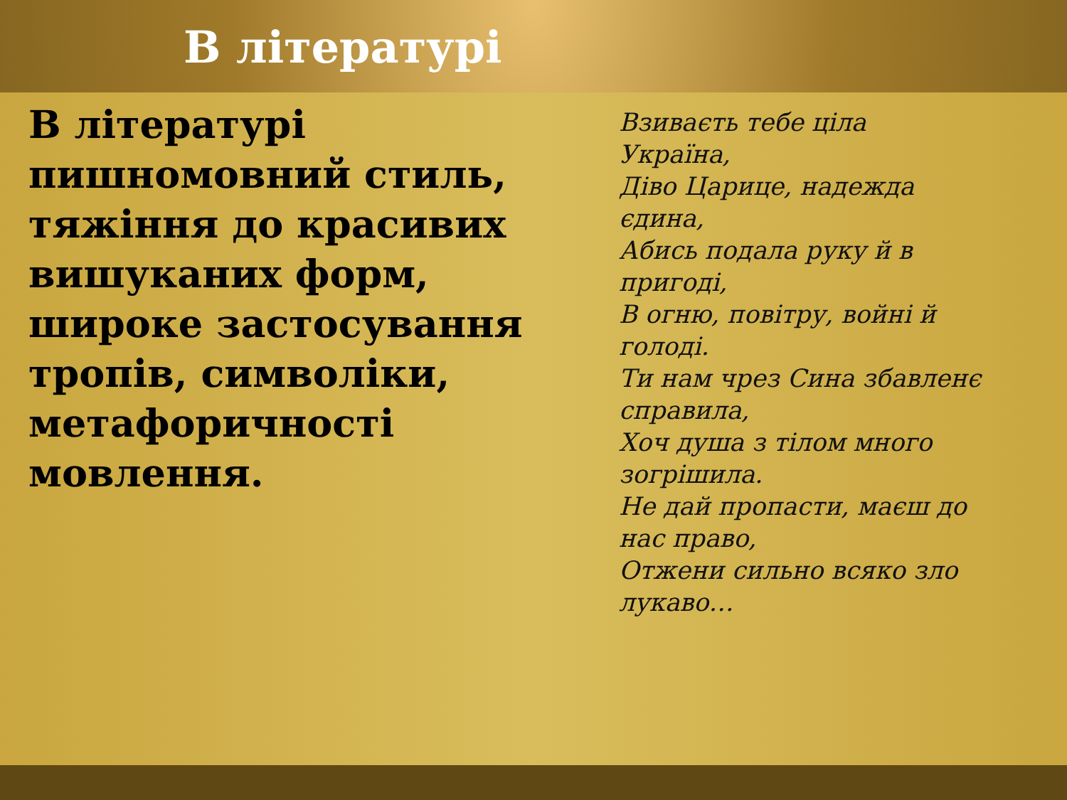В літературі
В літературі пишномовний стиль, тяжіння до красивих вишуканих форм, широке застосування тропів, символіки, метафоричності мовлення.
Взиваєть тебе ціла
Україна,
Діво Царице, надежда
єдина,
Абись подала руку й в
пригоді,
В огню, повітру, войні й
голоді.
Ти нам чрез Сина збавленє
справила,
Хоч душа з тілом много
зогрішила.
Не дай пропасти, маєш до
нас право,
Отжени сильно всяко зло
лукаво…